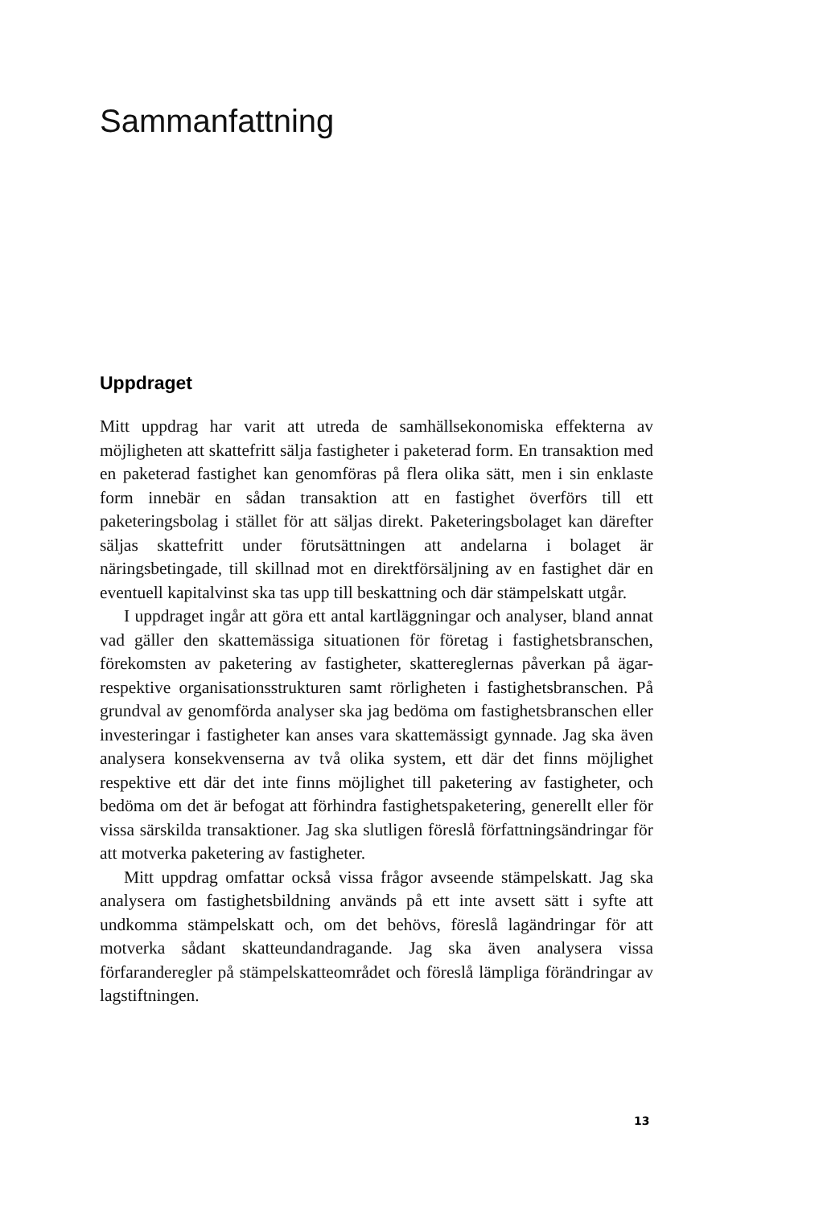Sammanfattning
Uppdraget
Mitt uppdrag har varit att utreda de samhällsekonomiska effekterna av möjligheten att skattefritt sälja fastigheter i paketerad form. En transaktion med en paketerad fastighet kan genomföras på flera olika sätt, men i sin enklaste form innebär en sådan transaktion att en fastighet överförs till ett paketeringsbolag i stället för att säljas direkt. Paketeringsbolaget kan därefter säljas skattefritt under förutsättningen att andelarna i bolaget är näringsbetingade, till skillnad mot en direktförsäljning av en fastighet där en eventuell kapitalvinst ska tas upp till beskattning och där stämpelskatt utgår.
I uppdraget ingår att göra ett antal kartläggningar och analyser, bland annat vad gäller den skattemässiga situationen för företag i fastighetsbranschen, förekomsten av paketering av fastigheter, skattereglernas påverkan på ägar- respektive organisationsstrukturen samt rörligheten i fastighetsbranschen. På grundval av genomförda analyser ska jag bedöma om fastighetsbranschen eller investeringar i fastigheter kan anses vara skattemässigt gynnade. Jag ska även analysera konsekvenserna av två olika system, ett där det finns möjlighet respektive ett där det inte finns möjlighet till paketering av fastigheter, och bedöma om det är befogat att förhindra fastighetspaketering, generellt eller för vissa särskilda transaktioner. Jag ska slutligen föreslå författningsändringar för att motverka paketering av fastigheter.
Mitt uppdrag omfattar också vissa frågor avseende stämpelskatt. Jag ska analysera om fastighetsbildning används på ett inte avsett sätt i syfte att undkomma stämpelskatt och, om det behövs, föreslå lagändringar för att motverka sådant skatteundandragande. Jag ska även analysera vissa förfaranderegler på stämpelskatteområdet och föreslå lämpliga förändringar av lagstiftningen.
13